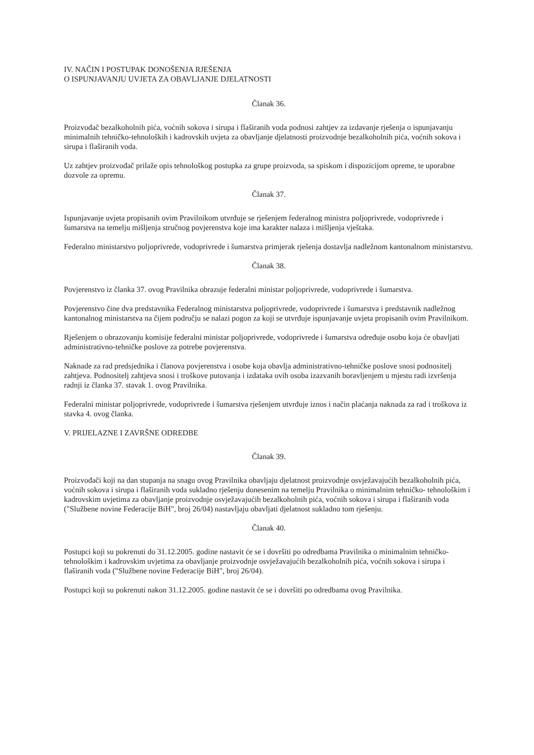IV. NAČIN I POSTUPAK DONOŠENJA RJEŠENJA
O ISPUNJAVANJU UVJETA ZA OBAVLJANJE DJELATNOSTI
Članak 36.
Proizvođač bezalkoholnih pića, voćnih sokova i sirupa i flaširanih voda podnosi zahtjev za izdavanje rješenja o ispunjavanju minimalnih tehničko-tehnoloških i kadrovskih uvjeta za obavljanje djelatnosti proizvodnje bezalkoholnih pića, voćnih sokova i sirupa i flaširanih voda.
Uz zahtjev proizvođač prilaže opis tehnološkog postupka za grupe proizvoda, sa spiskom i dispozicijom opreme, te uporabne dozvole za opremu.
Članak 37.
Ispunjavanje uvjeta propisanih ovim Pravilnikom utvrđuje se rješenjem federalnog ministra poljoprivrede, vodoprivrede i šumarstva na temelju mišljenja stručnog povjerenstva koje ima karakter nalaza i mišljenja vještaka.
Federalno ministarstvo poljoprivrede, vodoprivrede i šumarstva primjerak rješenja dostavlja nadležnom kantonalnom ministarstvu.
Članak 38.
Povjerenstvo iz članka 37. ovog Pravilnika obrazuje federalni ministar poljoprivrede, vodoprivrede i šumarstva.
Povjerenstvo čine dva predstavnika Federalnog ministarstva poljoprivrede, vodoprivrede i šumarstva i predstavnik nadležnog kantonalnog ministarstva na čijem području se nalazi pogon za koji se utvrđuje ispunjavanje uvjeta propisanih ovim Pravilnikom.
Rješenjem o obrazovanju komisije federalni ministar poljoprivrede, vodoprivrede i šumarstva određuje osobu koja će obavljati administrativno-tehničke poslove za potrebe povjerenstva.
Naknade za rad predsjednika i članova povjerenstva i osobe koja obavlja administrativno-tehničke poslove snosi podnositelj zahtjeva. Podnositelj zahtjeva snosi i troškove putovanja i izdataka ovih osoba izazvanih boravljenjem u mjestu radi izvršenja radnji iz članka 37. stavak 1. ovog Pravilnika.
Federalni ministar poljoprivrede, vodoprivrede i šumarstva rješenjem utvrđuje iznos i način plaćanja naknada za rad i troškova iz stavka 4. ovog članka.
V. PRIJELAZNE I ZAVRŠNE ODREDBE
Članak 39.
Proizvođači koji na dan stupanja na snagu ovog Pravilnika obavljaju djelatnost proizvodnje osvježavajućih bezalkoholnih pića, voćnih sokova i sirupa i flaširanih voda sukladno rješenju donesenim na temelju Pravilnika o minimalnim tehničko- tehnološkim i kadrovskim uvjetima za obavljanje proizvodnje osvježavajućih bezalkoholnih pića, voćnih sokova i sirupa i flaširanih voda ("Službene novine Federacije BiH", broj 26/04) nastavljaju obavljati djelatnost sukladno tom rješenju.
Članak 40.
Postupci koji su pokrenuti do 31.12.2005. godine nastavit će se i dovršiti po odredbama Pravilnika o minimalnim tehničko- tehnološkim i kadrovskim uvjetima za obavljanje proizvodnje osvježavajućih bezalkoholnih pića, voćnih sokova i sirupa i flaširanih voda ("Službene novine Federacije BiH", broj 26/04).
Postupci koji su pokrenuti nakon 31.12.2005. godine nastavit će se i dovršiti po odredbama ovog Pravilnika.